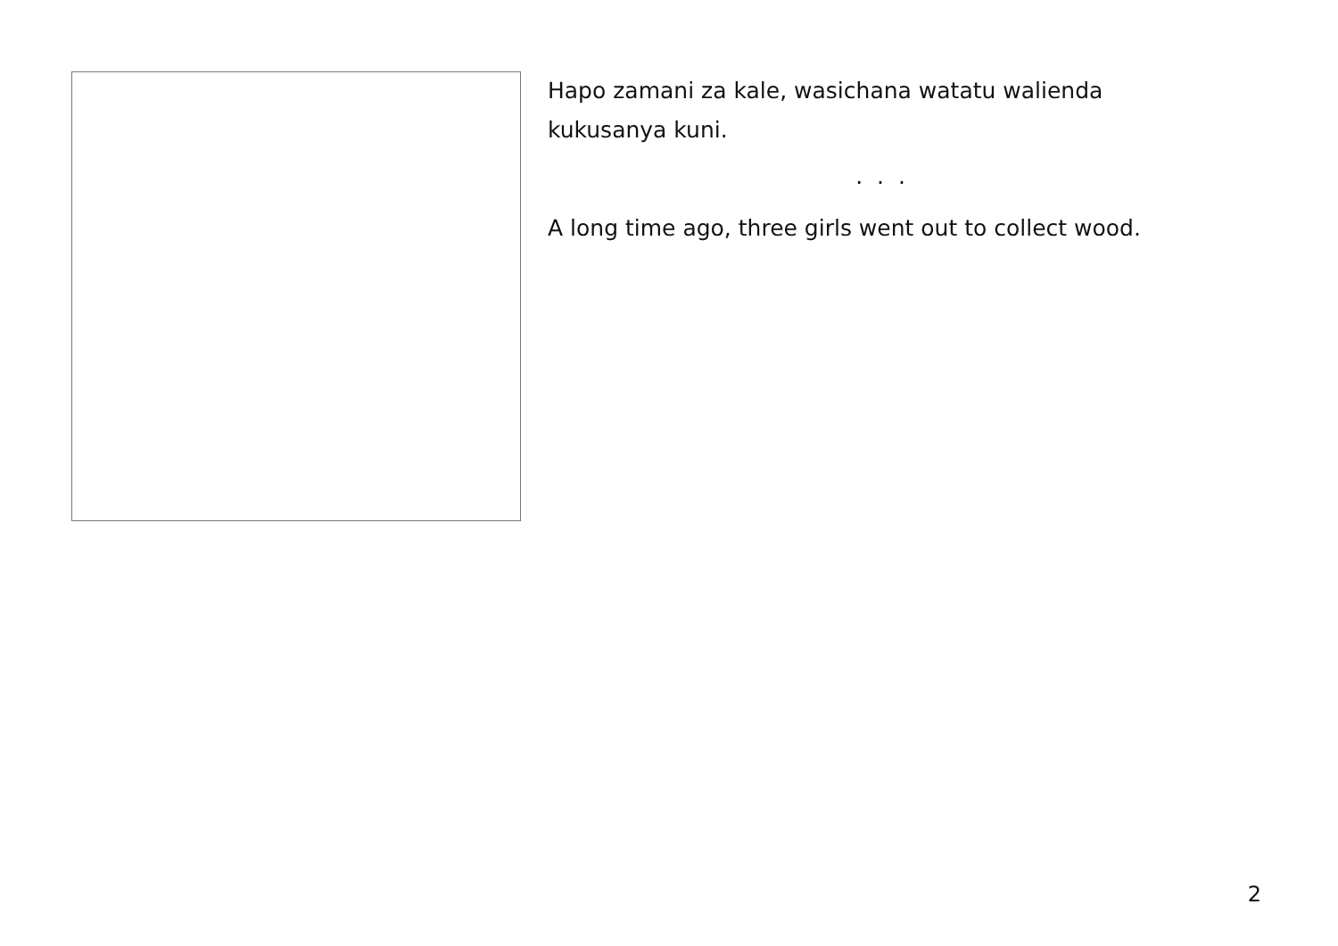Hapo zamani za kale, wasichana watatu walienda kukusanya kuni.
. . .
A long time ago, three girls went out to collect wood.
2